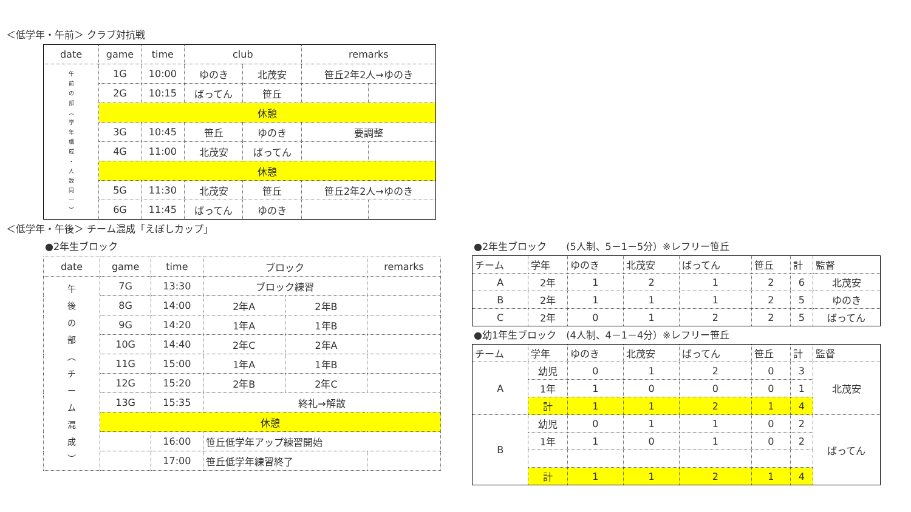＜低学年・午前＞ クラブ対抗戦
| date | game | time | club | | remarks | |
| --- | --- | --- | --- | --- | --- | --- |
| 午 前 の 部 ︵ 学 年 構 成 ・ 人 数 同 一 ︶ | 1G | 10:00 | ゆのき | 北茂安 | 笹丘2年2人→ゆのき | |
| | 2G | 10:15 | ばってん | 笹丘 | | |
| | 休憩 | | | | | |
| | 3G | 10:45 | 笹丘 | ゆのき | 要調整 | |
| | 4G | 11:00 | 北茂安 | ばってん | | |
| | 休憩 | | | | | |
| | 5G | 11:30 | 北茂安 | 笹丘 | 笹丘2年2人→ゆのき | |
| | 6G | 11:45 | ばってん | ゆのき | | |
＜低学年・午後＞ チーム混成「えぼしカップ」
●2年生ブロック
| date | game | time | ブロック | | remarks |
| --- | --- | --- | --- | --- | --- |
| 午 後 の 部 ︵ チ ー ム 混 成 ︶ | 7G | 13:30 | ブロック練習 | | |
| | 8G | 14:00 | 2年A | 2年B | |
| | 9G | 14:20 | 1年A | 1年B | |
| | 10G | 14:40 | 2年C | 2年A | |
| | 11G | 15:00 | 1年A | 1年B | |
| | 12G | 15:20 | 2年B | 2年C | |
| | 13G | 15:35 | 終礼→解散 | | |
| | 休憩 | | | | |
| | | 16:00 | 笹丘低学年アップ練習開始 | | |
| | | 17:00 | 笹丘低学年練習終了 | | |
●2年生ブロック　　(5人制、5－1－5分）※レフリー笹丘
| チーム | 学年 | ゆのき | 北茂安 | ばってん | 笹丘 | 計 | 監督 |
| --- | --- | --- | --- | --- | --- | --- | --- |
| A | 2年 | 1 | 2 | 1 | 2 | 6 | 北茂安 |
| B | 2年 | 1 | 1 | 1 | 2 | 5 | ゆのき |
| C | 2年 | 0 | 1 | 2 | 2 | 5 | ばってん |
●幼1年生ブロック　(4人制、4－1－4分）※レフリー笹丘
| チーム | 学年 | ゆのき | 北茂安 | ばってん | 笹丘 | 計 | 監督 |
| --- | --- | --- | --- | --- | --- | --- | --- |
| A | 幼児 | 0 | 1 | 2 | 0 | 3 | 北茂安 |
| | 1年 | 1 | 0 | 0 | 0 | 1 | |
| | 計 | 1 | 1 | 2 | 1 | 4 | |
| B | 幼児 | 0 | 1 | 1 | 0 | 2 | ばってん |
| | 1年 | 1 | 0 | 1 | 0 | 2 | |
| | 計 | 1 | 1 | 2 | 1 | 4 | |